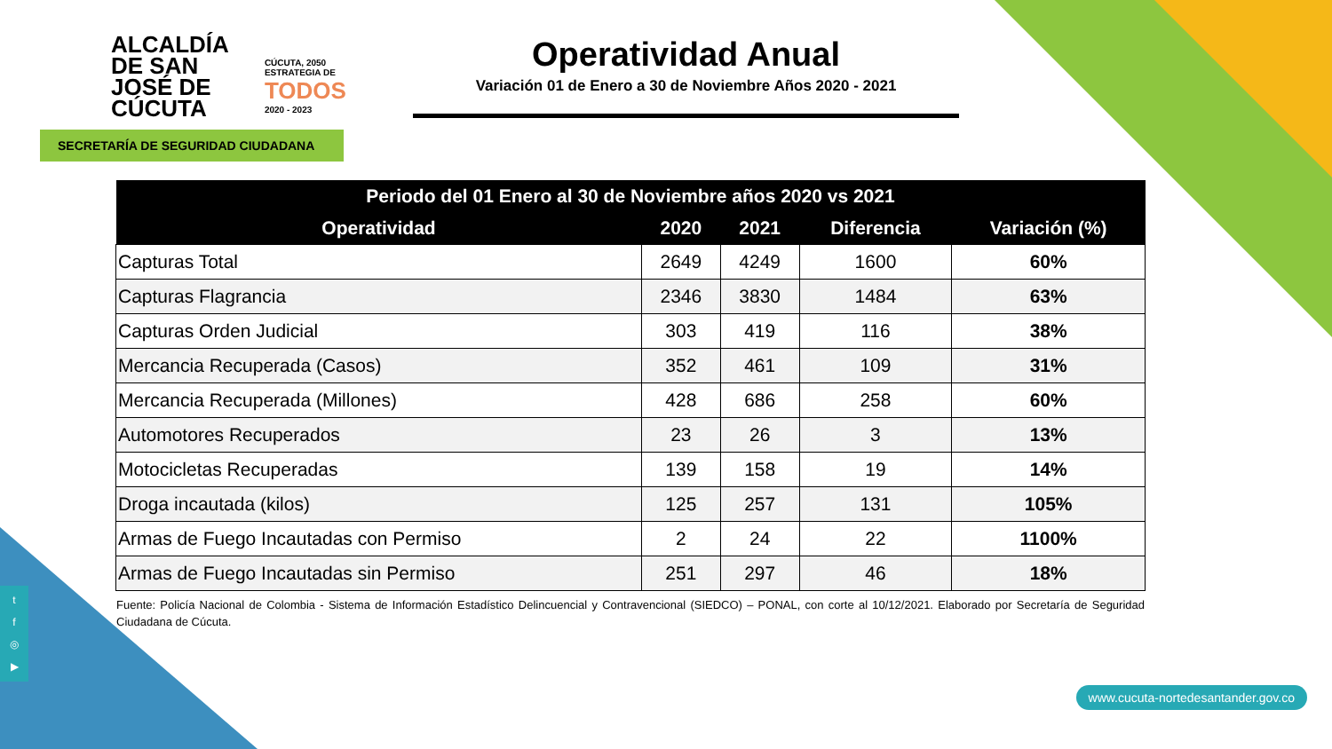ALCALDÍA
DE SAN JOSÉ DE
CÚCUTA
CÚCUTA, 2050 ESTRATEGIA DE
TODOS
2020 - 2023
SECRETARÍA DE SEGURIDAD CIUDADANA
Operatividad Anual
Variación 01 de Enero a 30 de Noviembre Años 2020 - 2021
| Periodo del 01 Enero al 30 de Noviembre años 2020 vs 2021 | | | | |
| --- | --- | --- | --- | --- |
| Operatividad | 2020 | 2021 | Diferencia | Variación (%) |
| Capturas Total | 2649 | 4249 | 1600 | 60% |
| Capturas Flagrancia | 2346 | 3830 | 1484 | 63% |
| Capturas Orden Judicial | 303 | 419 | 116 | 38% |
| Mercancia Recuperada (Casos) | 352 | 461 | 109 | 31% |
| Mercancia Recuperada (Millones) | 428 | 686 | 258 | 60% |
| Automotores Recuperados | 23 | 26 | 3 | 13% |
| Motocicletas Recuperadas | 139 | 158 | 19 | 14% |
| Droga incautada (kilos) | 125 | 257 | 131 | 105% |
| Armas de Fuego Incautadas con Permiso | 2 | 24 | 22 | 1100% |
| Armas de Fuego Incautadas sin Permiso | 251 | 297 | 46 | 18% |
Fuente: Policía Nacional de Colombia - Sistema de Información Estadístico Delincuencial y Contravencional (SIEDCO) – PONAL, con corte al 10/12/2021. Elaborado por Secretaría de Seguridad Ciudadana de Cúcuta.
t
f
◎
▶
www.cucuta-nortedesantander.gov.co